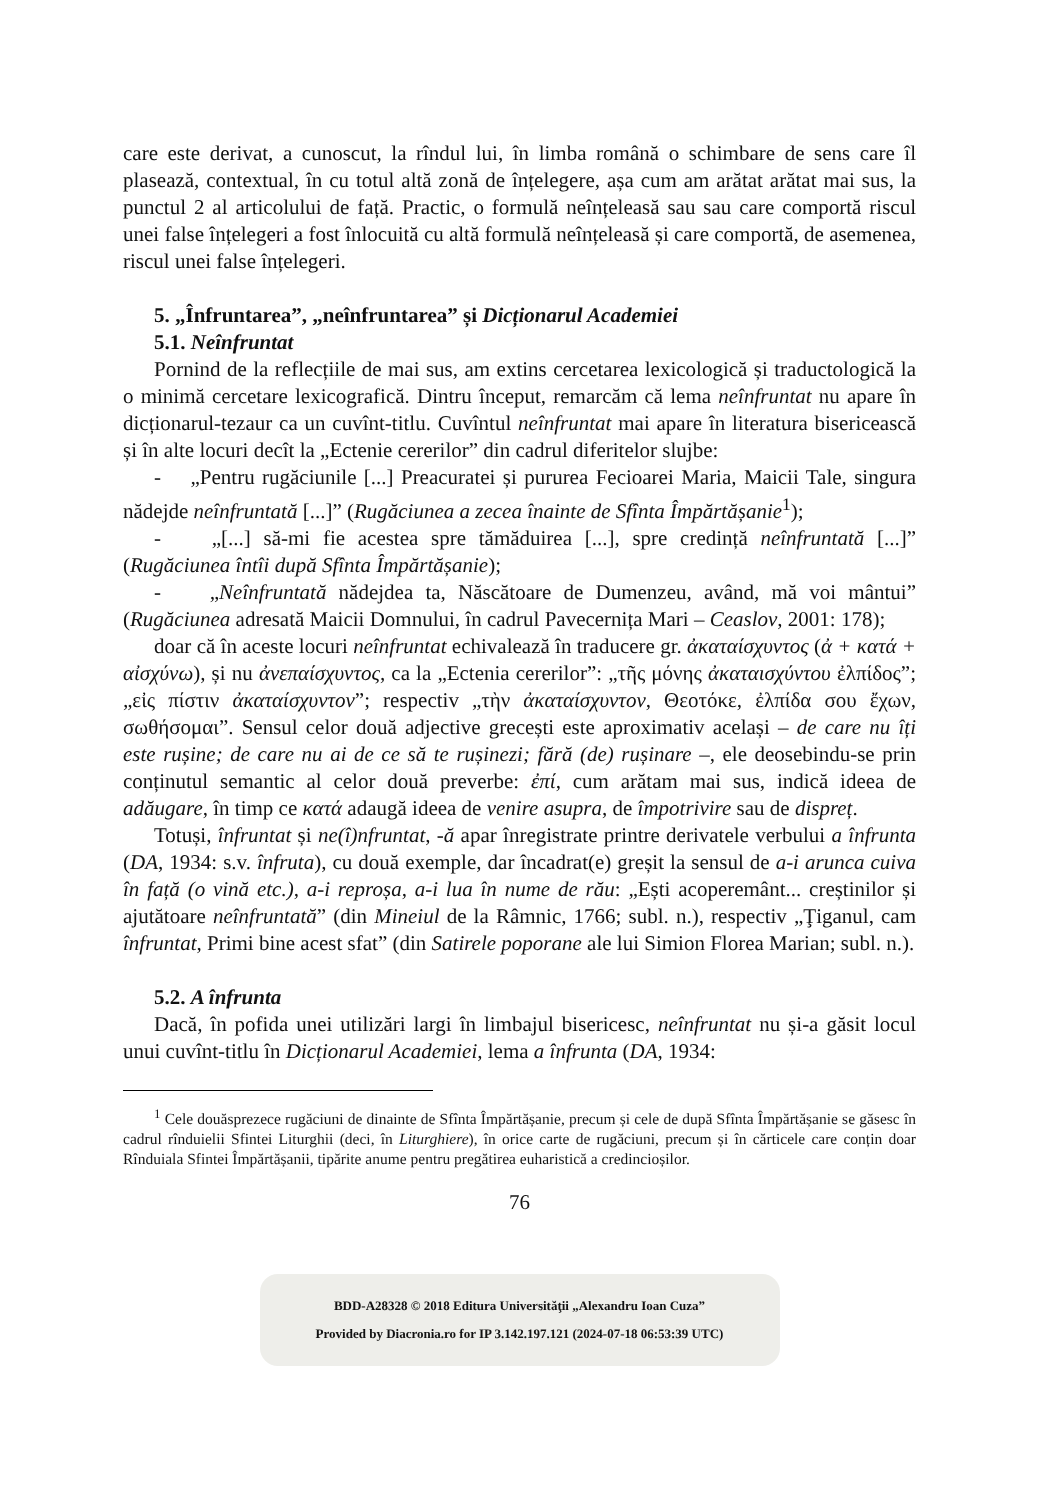care este derivat, a cunoscut, la rîndul lui, în limba română o schimbare de sens care îl plasează, contextual, în cu totul altă zonă de înțelegere, așa cum am arătat arătat mai sus, la punctul 2 al articolului de față. Practic, o formulă neînțeleasă sau sau care comportă riscul unei false înțelegeri a fost înlocuită cu altă formulă neînțeleasă și care comportă, de asemenea, riscul unei false înțelegeri.
5. „Înfruntarea”, „neînfruntarea” și Dicționarul Academiei
5.1. Neînfruntat
Pornind de la reflecțiile de mai sus, am extins cercetarea lexicologică și traductologică la o minimă cercetare lexicografică. Dintru început, remarcăm că lema neînfruntat nu apare în dicționarul-tezaur ca un cuvînt-titlu. Cuvîntul neînfruntat mai apare în literatura bisericească și în alte locuri decît la „Ectenie cererilor” din cadrul diferitelor slujbe:
- „Pentru rugăciunile [...] Preacuratei și pururea Fecioarei Maria, Maicii Tale, singura nădejde neînfruntată [...]” (Rugăciunea a zecea înainte de Sfînta Împărtășanie<sup>1</sup>);
- „[...] să-mi fie acestea spre tămăduirea [...], spre credință neînfruntată [...]” (Rugăciunea întîi după Sfînta Împărtășanie);
- „Neînfruntată nădejdea ta, Născătoare de Dumenzeu, având, mă voi mântui” (Rugăciunea adresată Maicii Domnului, în cadrul Pavecernița Mari – Ceaslov, 2001: 178);
doar că în aceste locuri neînfruntat echivalează în traducere gr. ἀκαταίσχυντος (ἀ + κατά + αἰσχύνω), și nu ἀνεπαίσχυντος, ca la „Ectenia cererilor”: „τῆς μόνης ἀκαταισχύντου ἐλπίδος”; „εἰς πίστιν ἀκαταίσχυντον”; respectiv „τὴν ἀκαταίσχυντον, Θεοτόκε, ἐλπίδα σου ἔχων, σωθήσομαι”. Sensul celor două adjective grecești este aproximativ același – de care nu îți este rușine; de care nu ai de ce să te rușinezi; fără (de) rușinare –, ele deosebindu-se prin conținutul semantic al celor două preverbe: ἐπί, cum arătam mai sus, indică ideea de adăugare, în timp ce κατά adaugă ideea de venire asupra, de împotrivire sau de dispreț.
Totuși, înfruntat și ne(î)nfruntat, -ă apar înregistrate printre derivatele verbului a înfrunta (DA, 1934: s.v. înfruta), cu două exemple, dar încadrat(e) greșit la sensul de a-i arunca cuiva în față (o vină etc.), a-i reproșa, a-i lua în nume de rău: „Ești acoperemânt... creștinilor și ajutătoare neînfruntată” (din Mineiul de la Râmnic, 1766; subl. n.), respectiv „Ţiganul, cam înfruntat, Primi bine acest sfat” (din Satirele poporane ale lui Simion Florea Marian; subl. n.).
5.2. A înfrunta
Dacă, în pofida unei utilizări largi în limbajul bisericesc, neînfruntat nu și-a găsit locul unui cuvînt-titlu în Dicționarul Academiei, lema a înfrunta (DA, 1934:
<sup>1</sup> Cele douăsprezece rugăciuni de dinainte de Sfînta Împărtășanie, precum și cele de după Sfînta Împărtășanie se găsesc în cadrul rînduielii Sfintei Liturghii (deci, în Liturghiere), în orice carte de rugăciuni, precum și în cărticele care conțin doar Rînduiala Sfintei Împărtășanii, tipărite anume pentru pregătirea euharistică a credincioșilor.
76
BDD-A28328 © 2018 Editura Universităţii „Alexandru Ioan Cuza”
Provided by Diacronia.ro for IP 3.142.197.121 (2024-07-18 06:53:39 UTC)